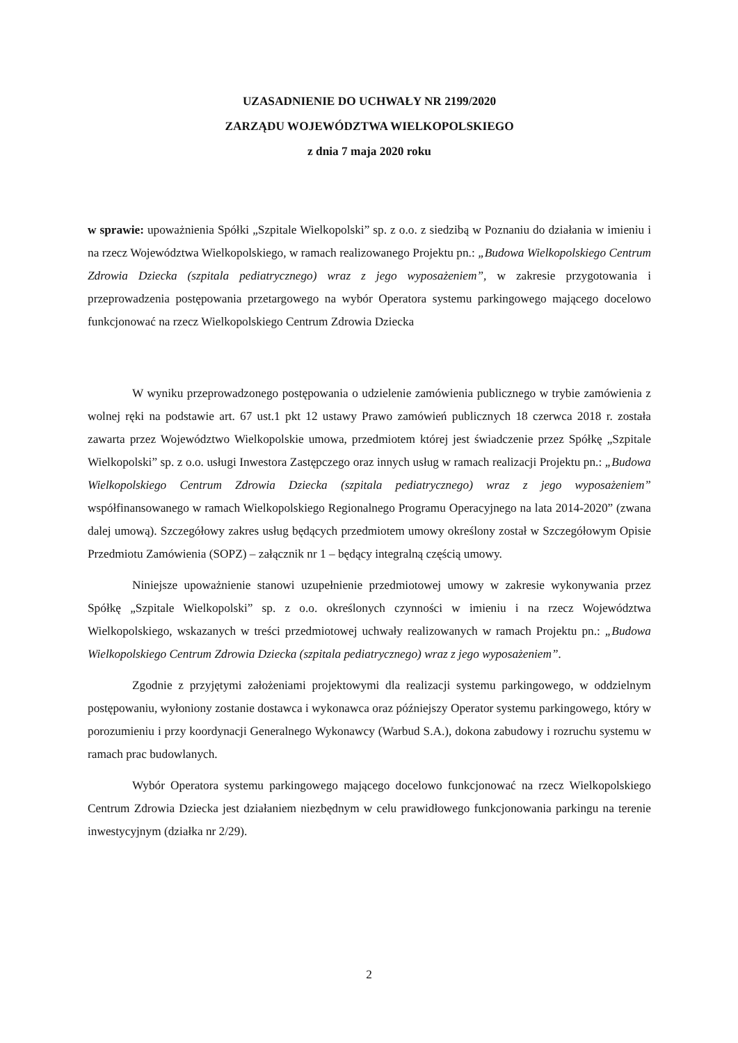UZASADNIENIE DO UCHWAŁY NR 2199/2020
ZARZĄDU WOJEWÓDZTWA WIELKOPOLSKIEGO
z dnia 7 maja 2020 roku
w sprawie: upoważnienia Spółki „Szpitale Wielkopolski” sp. z o.o. z siedzibą w Poznaniu do działania w imieniu i na rzecz Województwa Wielkopolskiego, w ramach realizowanego Projektu pn.: „Budowa Wielkopolskiego Centrum Zdrowia Dziecka (szpitala pediatrycznego) wraz z jego wyposażeniem”, w zakresie przygotowania i przeprowadzenia postępowania przetargowego na wybór Operatora systemu parkingowego mającego docelowo funkcjonować na rzecz Wielkopolskiego Centrum Zdrowia Dziecka
W wyniku przeprowadzonego postępowania o udzielenie zamówienia publicznego w trybie zamówienia z wolnej ręki na podstawie art. 67 ust.1 pkt 12 ustawy Prawo zamówień publicznych 18 czerwca 2018 r. została zawarta przez Województwo Wielkopolskie umowa, przedmiotem której jest świadczenie przez Spółkę „Szpitale Wielkopolski” sp. z o.o. usługi Inwestora Zastępczego oraz innych usług w ramach realizacji Projektu pn.: „Budowa Wielkopolskiego Centrum Zdrowia Dziecka (szpitala pediatrycznego) wraz z jego wyposażeniem” współfinansowanego w ramach Wielkopolskiego Regionalnego Programu Operacyjnego na lata 2014-2020” (zwana dalej umową). Szczegółowy zakres usług będących przedmiotem umowy określony został w Szczegółowym Opisie Przedmiotu Zamówienia (SOPZ) – załącznik nr 1 – będący integralną częścią umowy.
Niniejsze upoważnienie stanowi uzupełnienie przedmiotowej umowy w zakresie wykonywania przez Spółkę „Szpitale Wielkopolski” sp. z o.o. określonych czynności w imieniu i na rzecz Województwa Wielkopolskiego, wskazanych w treści przedmiotowej uchwały realizowanych w ramach Projektu pn.: „Budowa Wielkopolskiego Centrum Zdrowia Dziecka (szpitala pediatrycznego) wraz z jego wyposażeniem”.
Zgodnie z przyjętymi założeniami projektowymi dla realizacji systemu parkingowego, w oddzielnym postępowaniu, wyłoniony zostanie dostawca i wykonawca oraz późniejszy Operator systemu parkingowego, który w porozumieniu i przy koordynacji Generalnego Wykonawcy (Warbud S.A.), dokona zabudowy i rozruchu systemu w ramach prac budowlanych.
Wybór Operatora systemu parkingowego mającego docelowo funkcjonować na rzecz Wielkopolskiego Centrum Zdrowia Dziecka jest działaniem niezbędnym w celu prawidłowego funkcjonowania parkingu na terenie inwestycyjnym (działka nr 2/29).
2